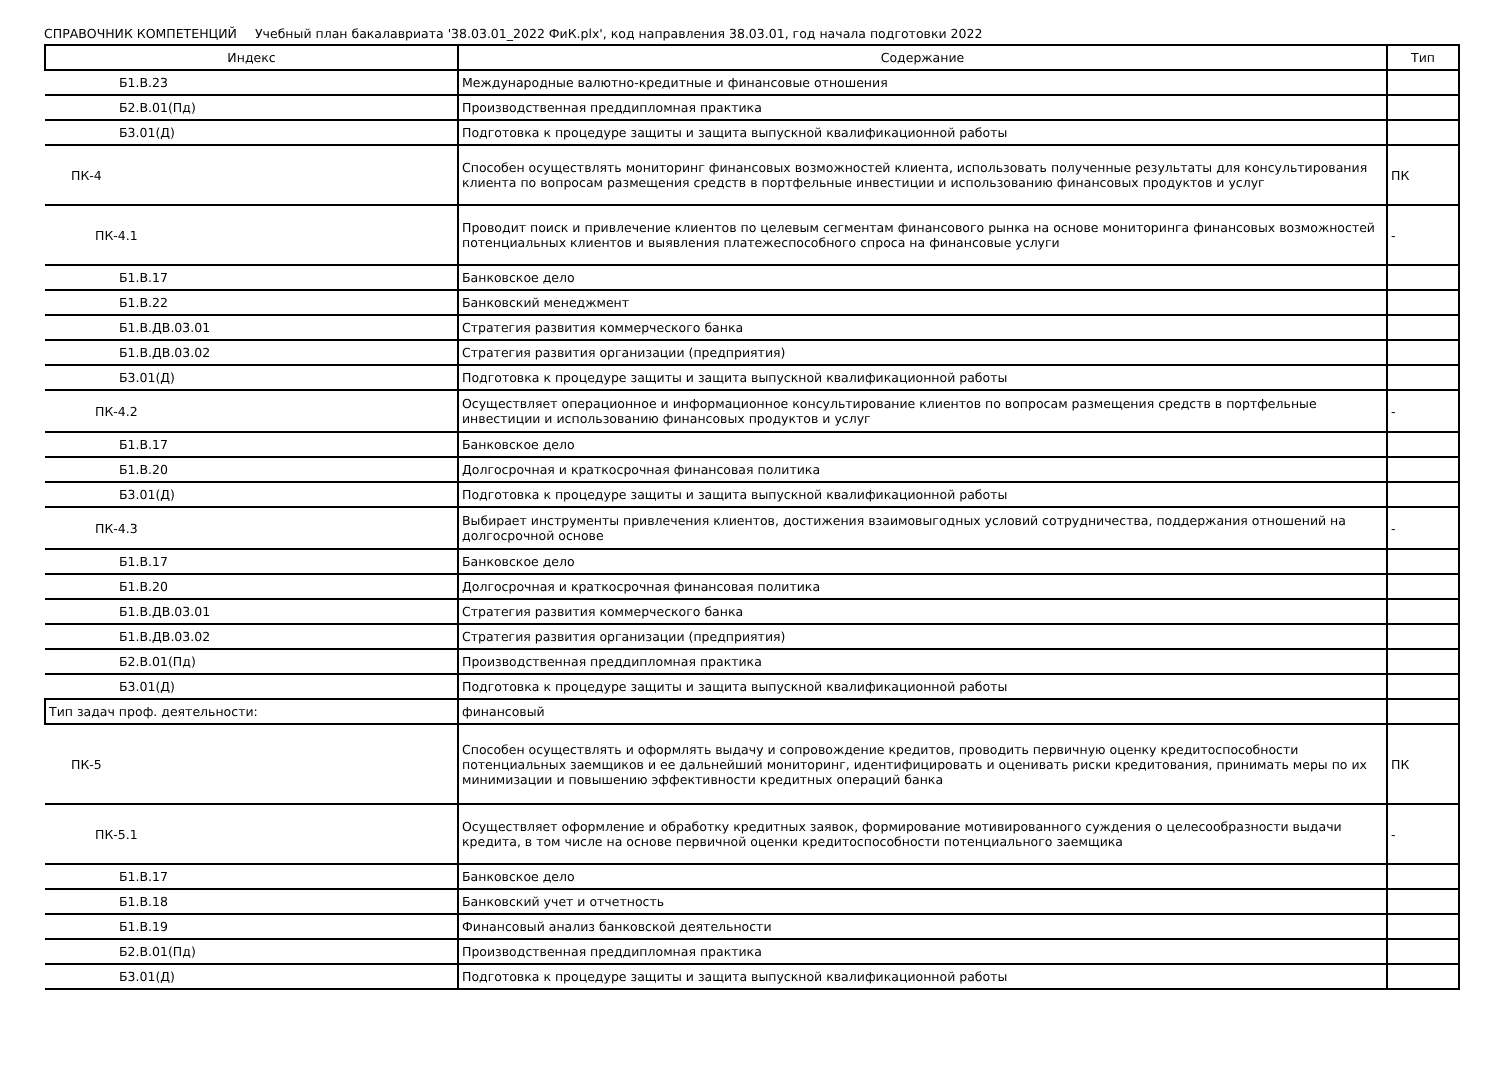СПРАВОЧНИК КОМПЕТЕНЦИЙ Учебный план бакалавриата '38.03.01_2022 ФиК.plx', код направления 38.03.01, год начала подготовки 2022
| Индекс | Содержание | Тип |
| --- | --- | --- |
| Б1.В.23 | Международные валютно-кредитные и финансовые отношения | |
| Б2.В.01(Пд) | Производственная преддипломная практика | |
| Б3.01(Д) | Подготовка к процедуре защиты и защита выпускной квалификационной работы | |
| ПК-4 | Способен осуществлять мониторинг финансовых возможностей клиента, использовать полученные результаты для консультирования клиента по вопросам размещения средств в портфельные инвестиции и использованию финансовых продуктов и услуг | ПК |
| ПК-4.1 | Проводит поиск и привлечение клиентов по целевым сегментам финансового рынка на основе мониторинга финансовых возможностей потенциальных клиентов и выявления платежеспособного спроса на финансовые услуги | - |
| Б1.В.17 | Банковское дело | |
| Б1.В.22 | Банковский менеджмент | |
| Б1.В.ДВ.03.01 | Стратегия развития коммерческого банка | |
| Б1.В.ДВ.03.02 | Стратегия развития организации (предприятия) | |
| Б3.01(Д) | Подготовка к процедуре защиты и защита выпускной квалификационной работы | |
| ПК-4.2 | Осуществляет операционное и информационное консультирование клиентов по вопросам размещения средств в портфельные инвестиции и использованию финансовых продуктов и услуг | - |
| Б1.В.17 | Банковское дело | |
| Б1.В.20 | Долгосрочная и краткосрочная финансовая политика | |
| Б3.01(Д) | Подготовка к процедуре защиты и защита выпускной квалификационной работы | |
| ПК-4.3 | Выбирает инструменты привлечения клиентов, достижения взаимовыгодных условий сотрудничества, поддержания отношений на долгосрочной основе | - |
| Б1.В.17 | Банковское дело | |
| Б1.В.20 | Долгосрочная и краткосрочная финансовая политика | |
| Б1.В.ДВ.03.01 | Стратегия развития коммерческого банка | |
| Б1.В.ДВ.03.02 | Стратегия развития организации (предприятия) | |
| Б2.В.01(Пд) | Производственная преддипломная практика | |
| Б3.01(Д) | Подготовка к процедуре защиты и защита выпускной квалификационной работы | |
| Тип задач проф. деятельности: | финансовый | |
| ПК-5 | Способен осуществлять и оформлять выдачу и сопровождение кредитов, проводить первичную оценку кредитоспособности потенциальных заемщиков и ее дальнейший мониторинг, идентифицировать и оценивать риски кредитования, принимать меры по их минимизации и повышению эффективности кредитных операций банка | ПК |
| ПК-5.1 | Осуществляет оформление и обработку кредитных заявок, формирование мотивированного суждения о целесообразности выдачи кредита, в том числе на основе первичной оценки кредитоспособности потенциального заемщика | - |
| Б1.В.17 | Банковское дело | |
| Б1.В.18 | Банковский учет и отчетность | |
| Б1.В.19 | Финансовый анализ банковской деятельности | |
| Б2.В.01(Пд) | Производственная преддипломная практика | |
| Б3.01(Д) | Подготовка к процедуре защиты и защита выпускной квалификационной работы | |